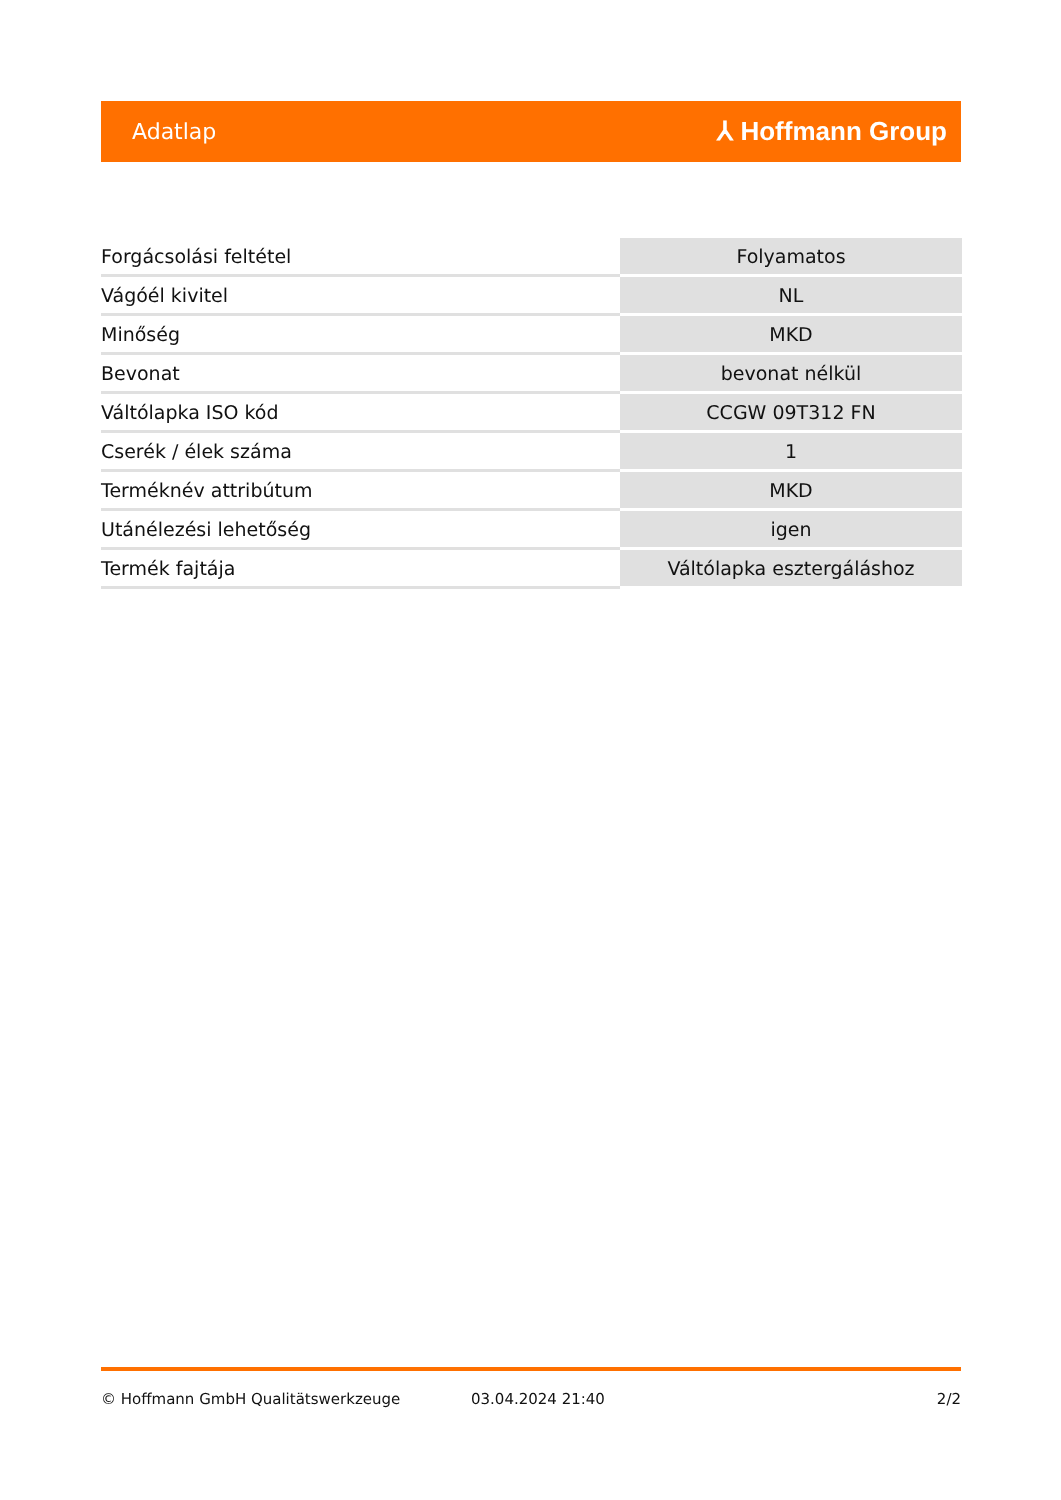Adatlap ⅄ Hoffmann Group
| Forgácsolási feltétel | Folyamatos |
| Vágóél kivitel | NL |
| Minőség | MKD |
| Bevonat | bevonat nélkül |
| Váltólapka ISO kód | CCGW 09T312 FN |
| Cserék / élek száma | 1 |
| Terméknév attribútum | MKD |
| Utánélezési lehetőség | igen |
| Termék fajtája | Váltólapka esztergáláshoz |
© Hoffmann GmbH Qualitätswerkzeuge 03.04.2024 21:40 2/2